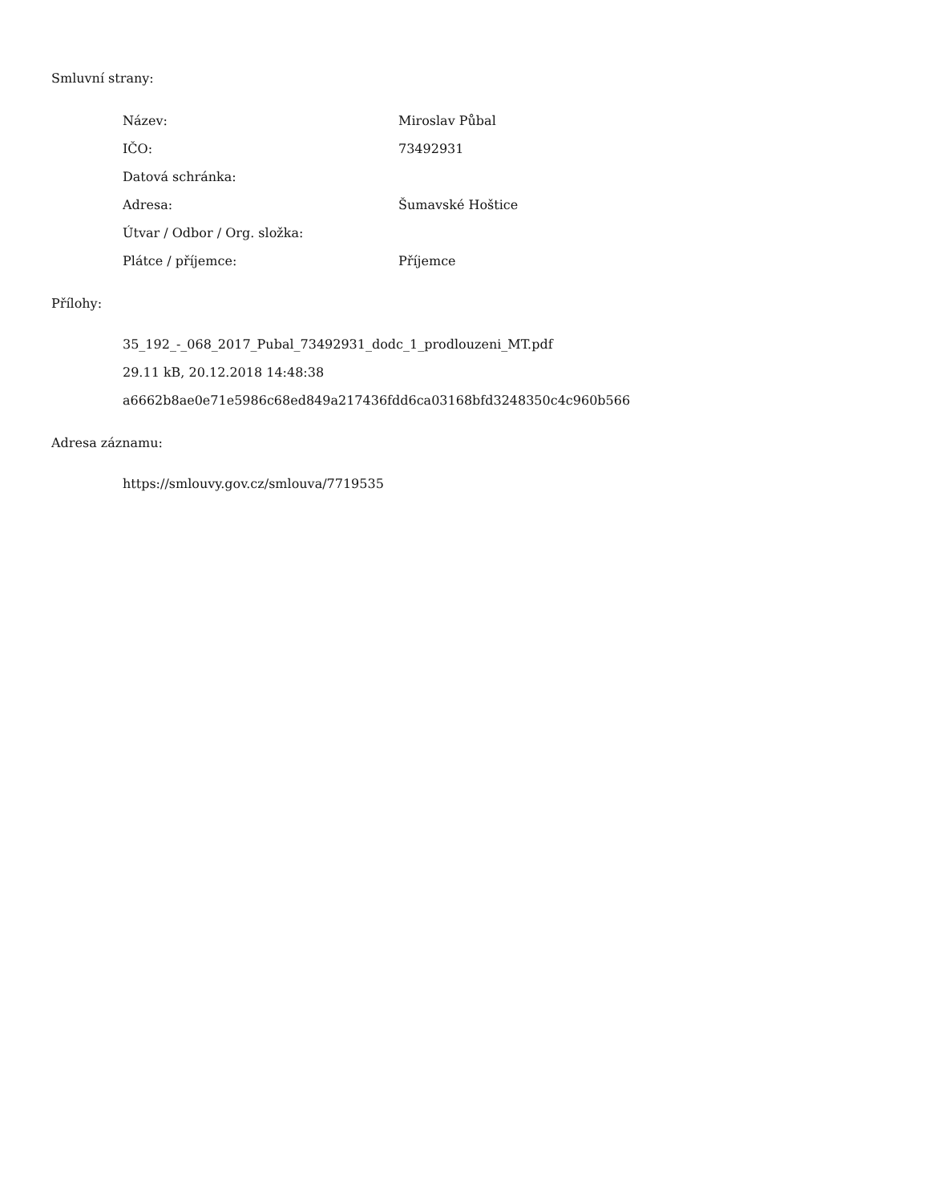Smluvní strany:
| Název: | Miroslav Půbal |
| IČO: | 73492931 |
| Datová schránka: | |
| Adresa: | Šumavské Hoštice |
| Útvar / Odbor / Org. složka: | |
| Plátce / příjemce: | Příjemce |
Přílohy:
35_192_-_068_2017_Pubal_73492931_dodc_1_prodlouzeni_MT.pdf
29.11 kB, 20.12.2018 14:48:38
a6662b8ae0e71e5986c68ed849a217436fdd6ca03168bfd3248350c4c960b566
Adresa záznamu:
https://smlouvy.gov.cz/smlouva/7719535